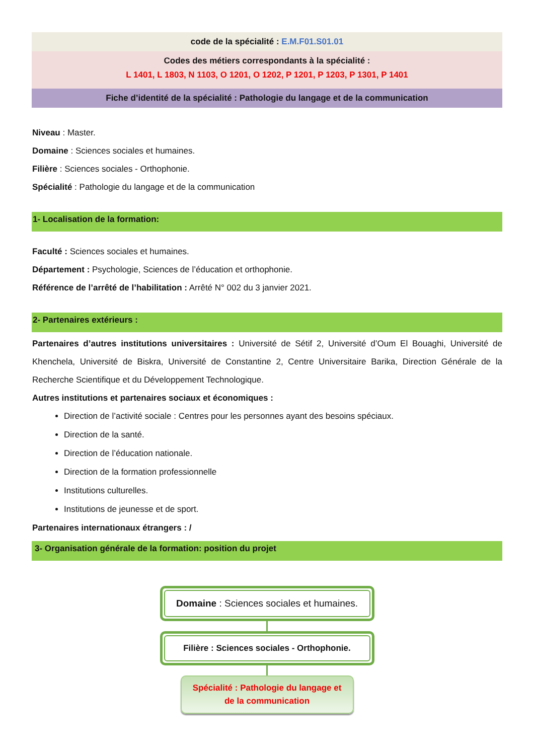code de la spécialité : E.M.F01.S01.01
Codes des métiers correspondants à la spécialité :
L 1401, L 1803, N 1103, O 1201, O 1202, P 1201, P 1203, P 1301, P 1401
Fiche d’identité de la spécialité : Pathologie du langage et de la communication
Niveau : Master.
Domaine : Sciences sociales et humaines.
Filière : Sciences sociales - Orthophonie.
Spécialité : Pathologie du langage et de la communication
1- Localisation de la formation:
Faculté : Sciences sociales et humaines.
Département : Psychologie, Sciences de l’éducation et orthophonie.
Référence de l’arrêté de l’habilitation : Arrêté N° 002 du 3 janvier 2021.
2- Partenaires extérieurs :
Partenaires d’autres institutions universitaires : Université de Sétif 2, Université d’Oum El Bouaghi, Université de Khenchela, Université de Biskra, Université de Constantine 2, Centre Universitaire Barika, Direction Générale de la Recherche Scientifique et du Développement Technologique.
Autres institutions et partenaires sociaux et économiques :
Direction de l’activité sociale : Centres pour les personnes ayant des besoins spéciaux.
Direction de la santé.
Direction de l’éducation nationale.
Direction de la formation professionnelle
Institutions culturelles.
Institutions de jeunesse et de sport.
Partenaires internationaux étrangers : /
3- Organisation générale de la formation: position du projet
Domaine : Sciences sociales et humaines.
Filière : Sciences sociales - Orthophonie.
Spécialité : Pathologie du langage et
de la communication